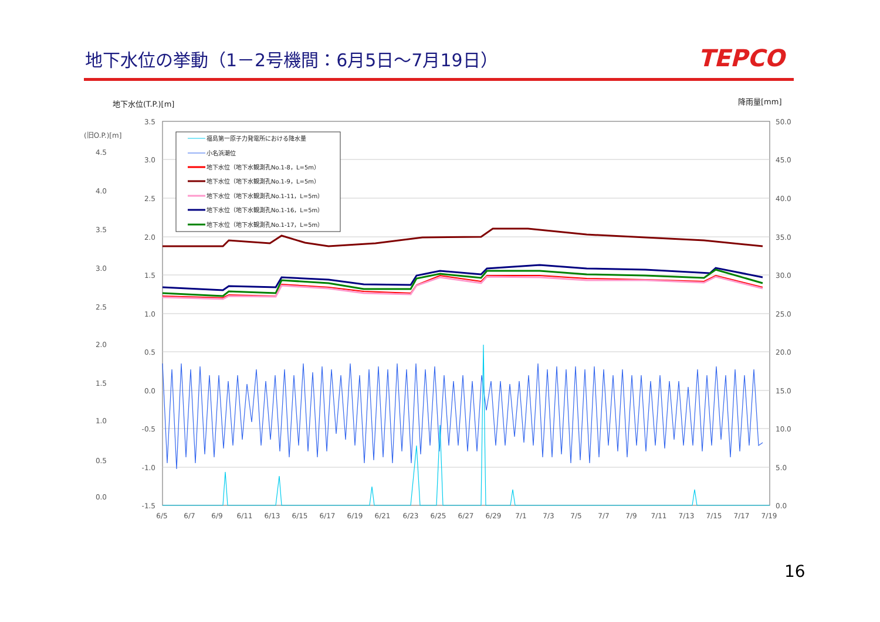地下水位の挙動（1－2号機間：6月5日～7月19日）
TEPCO
地下水位(T.P.)[m]
降雨量[mm]
(旧O.P.)[m]
3.5
3.0
2.5
2.0
1.5
1.0
0.5
0.0
-0.5
-1.0
-1.5
4.5
4.0
3.5
3.0
2.5
2.0
1.5
1.0
0.5
0.0
50.0
45.0
40.0
35.0
30.0
25.0
20.0
15.0
10.0
5.0
0.0
6/5
6/7
6/9
6/11
6/13
6/15
6/17
6/19
6/21
6/23
6/25
6/27
6/29
7/1
7/3
7/5
7/7
7/9
7/11
7/13
7/15
7/17
7/19
福島第一原子力発電所における降水量
小名浜潮位
地下水位（地下水観測孔No.1-8，L=5m）
地下水位（地下水観測孔No.1-9，L=5m）
地下水位（地下水観測孔No.1-11，L=5m）
地下水位（地下水観測孔No.1-16，L=5m）
地下水位（地下水観測孔No.1-17，L=5m）
16